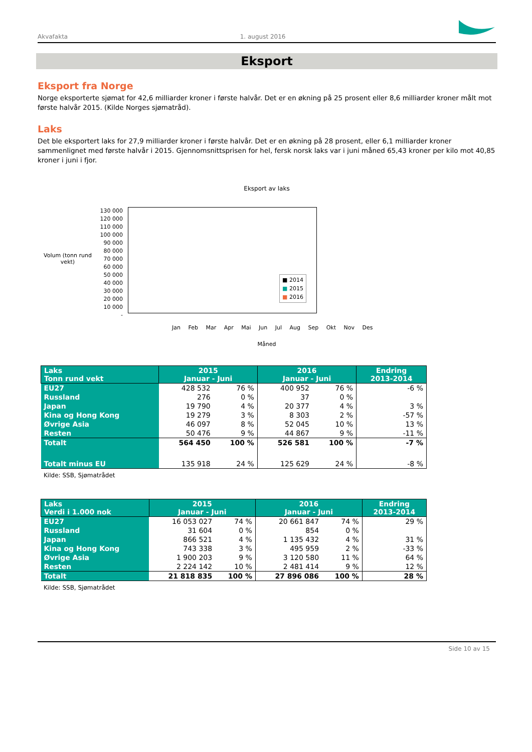Akvafakta 1. august 2016
Eksport
Eksport fra Norge
Norge eksporterte sjømat for 42,6 milliarder kroner i første halvår. Det er en økning på 25 prosent eller 8,6 milliarder kroner målt mot første halvår 2015. (Kilde Norges sjømatråd).
Laks
Det ble eksportert laks for 27,9 milliarder kroner i første halvår. Det er en økning på 28 prosent, eller 6,1 milliarder kroner sammenlignet med første halvår i 2015. Gjennomsnittsprisen for hel, fersk norsk laks var i juni måned 65,43 kroner per kilo mot 40,85 kroner i juni i fjor.
Eksport av laks
Volum (tonn rund vekt)
130 000
120 000
110 000
100 000
90 000
80 000
70 000
60 000
50 000
40 000
30 000
20 000
10 000
-
■ 2014
■ 2015
■ 2016
Jan Feb Mar Apr Mai Jun Jul Aug Sep Okt Nov Des
Måned
| Laks Tonn rund vekt | 2015 Januar - Juni | | 2016 Januar - Juni | | Endring 2013-2014 |
| --- | --- | --- | --- | --- | --- |
| EU27 | 428 532 | 76 % | 400 952 | 76 % | -6 % |
| Russland | 276 | 0 % | 37 | 0 % | |
| Japan | 19 790 | 4 % | 20 377 | 4 % | 3 % |
| Kina og Hong Kong | 19 279 | 3 % | 8 303 | 2 % | -57 % |
| Øvrige Asia | 46 097 | 8 % | 52 045 | 10 % | 13 % |
| Resten | 50 476 | 9 % | 44 867 | 9 % | -11 % |
| Totalt | 564 450 | 100 % | 526 581 | 100 % | -7 % |
| Totalt minus EU | 135 918 | 24 % | 125 629 | 24 % | -8 % |
Kilde: SSB, Sjømatrådet
| Laks Verdi i 1.000 nok | 2015 Januar - Juni | | 2016 Januar - Juni | | Endring 2013-2014 |
| --- | --- | --- | --- | --- | --- |
| EU27 | 16 053 027 | 74 % | 20 661 847 | 74 % | 29 % |
| Russland | 31 604 | 0 % | 854 | 0 % | |
| Japan | 866 521 | 4 % | 1 135 432 | 4 % | 31 % |
| Kina og Hong Kong | 743 338 | 3 % | 495 959 | 2 % | -33 % |
| Øvrige Asia | 1 900 203 | 9 % | 3 120 580 | 11 % | 64 % |
| Resten | 2 224 142 | 10 % | 2 481 414 | 9 % | 12 % |
| Totalt | 21 818 835 | 100 % | 27 896 086 | 100 % | 28 % |
Kilde: SSB, Sjømatrådet
Side 10 av 15